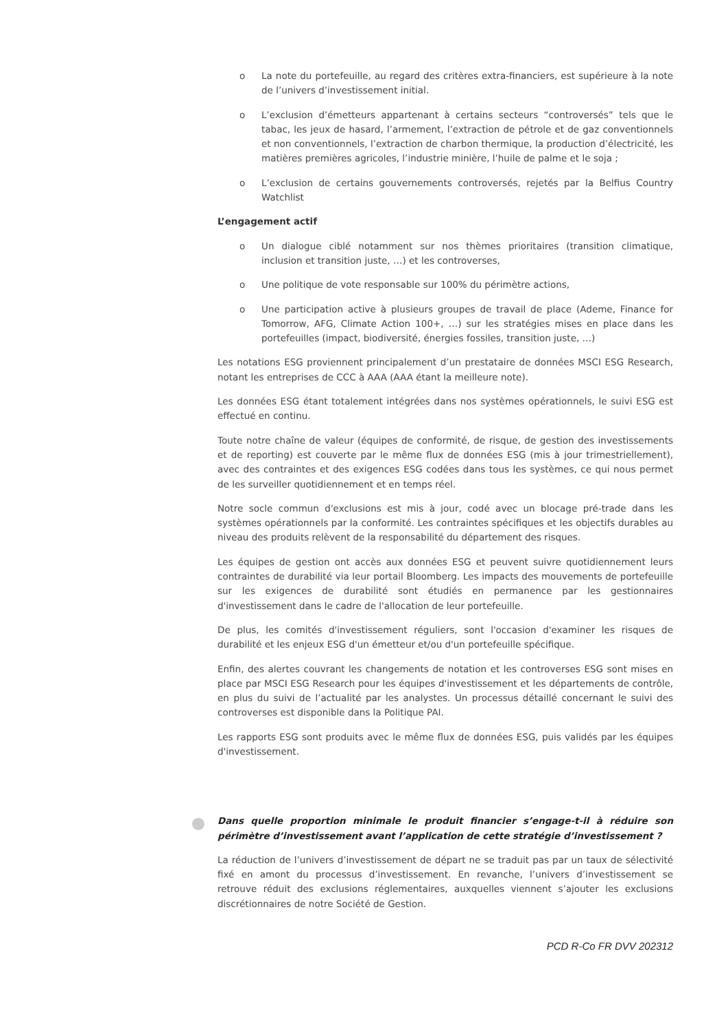o La note du portefeuille, au regard des critères extra-financiers, est supérieure à la note de l’univers d’investissement initial.
o L’exclusion d’émetteurs appartenant à certains secteurs “controversés” tels que le tabac, les jeux de hasard, l’armement, l’extraction de pétrole et de gaz conventionnels et non conventionnels, l’extraction de charbon thermique, la production d’électricité, les matières premières agricoles, l’industrie minière, l’huile de palme et le soja ;
o L’exclusion de certains gouvernements controversés, rejetés par la Belfius Country Watchlist
L’engagement actif
o Un dialogue ciblé notamment sur nos thèmes prioritaires (transition climatique, inclusion et transition juste, …) et les controverses,
o Une politique de vote responsable sur 100% du périmètre actions,
o Une participation active à plusieurs groupes de travail de place (Ademe, Finance for Tomorrow, AFG, Climate Action 100+, …) sur les stratégies mises en place dans les portefeuilles (impact, biodiversité, énergies fossiles, transition juste, …)
Les notations ESG proviennent principalement d’un prestataire de données MSCI ESG Research, notant les entreprises de CCC à AAA (AAA étant la meilleure note).
Les données ESG étant totalement intégrées dans nos systèmes opérationnels, le suivi ESG est effectué en continu.
Toute notre chaîne de valeur (équipes de conformité, de risque, de gestion des investissements et de reporting) est couverte par le même flux de données ESG (mis à jour trimestriellement), avec des contraintes et des exigences ESG codées dans tous les systèmes, ce qui nous permet de les surveiller quotidiennement et en temps réel.
Notre socle commun d'exclusions est mis à jour, codé avec un blocage pré-trade dans les systèmes opérationnels par la conformité. Les contraintes spécifiques et les objectifs durables au niveau des produits relèvent de la responsabilité du département des risques.
Les équipes de gestion ont accès aux données ESG et peuvent suivre quotidiennement leurs contraintes de durabilité via leur portail Bloomberg. Les impacts des mouvements de portefeuille sur les exigences de durabilité sont étudiés en permanence par les gestionnaires d'investissement dans le cadre de l'allocation de leur portefeuille.
De plus, les comités d'investissement réguliers, sont l'occasion d'examiner les risques de durabilité et les enjeux ESG d'un émetteur et/ou d'un portefeuille spécifique.
Enfin, des alertes couvrant les changements de notation et les controverses ESG sont mises en place par MSCI ESG Research pour les équipes d'investissement et les départements de contrôle, en plus du suivi de l’actualité par les analystes. Un processus détaillé concernant le suivi des controverses est disponible dans la Politique PAI.
Les rapports ESG sont produits avec le même flux de données ESG, puis validés par les équipes d'investissement.
Dans quelle proportion minimale le produit financier s’engage-t-il à réduire son périmètre d’investissement avant l’application de cette stratégie d’investissement ?
La réduction de l’univers d’investissement de départ ne se traduit pas par un taux de sélectivité fixé en amont du processus d’investissement. En revanche, l’univers d’investissement se retrouve réduit des exclusions réglementaires, auxquelles viennent s’ajouter les exclusions discrétionnaires de notre Société de Gestion.
PCD R-Co FR DVV 202312